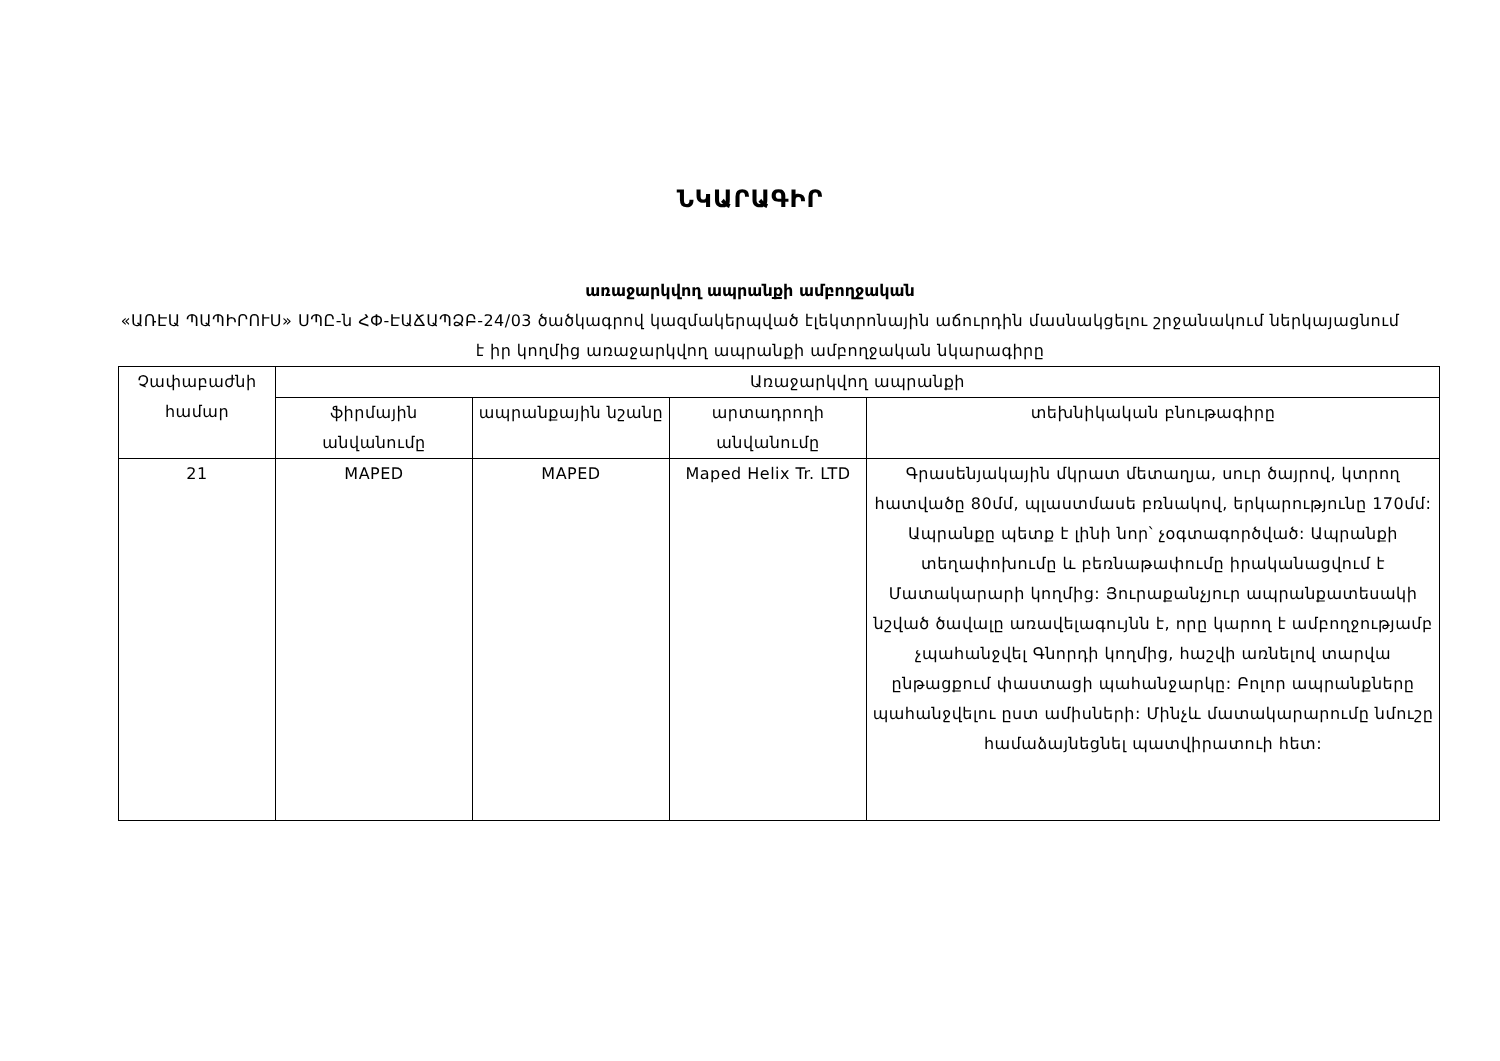ՆԿԱՐԱԳԻՐ
առաջարկվող ապրանքի ամբողջական
«ԱՌԷԱ ՊԱՊԻՐՈՒՍ» ՍՊԸ-ն ՀՓ-ԷԱՃԱՊՁԲ-24/03 ծածկագրով կազմակերպված էլեկտրոնային աճուրդին մասնակցելու շրջանակում ներկայացնում է իր կողմից առաջարկվող ապրանքի ամբողջական նկարագիրը
| Չափաբաժնի համար | Առաջարկվող ապրանքի | | | |
| --- | --- | --- | --- | --- |
| | ֆիրմային անվանումը | ապրանքային նշանը | արտադրողի անվանումը | տեխնիկական բնութագիրը |
| 21 | MAPED | MAPED | Maped Helix Tr. LTD | Գրասենյակային մկրատ մետաղյա, սուր ծայրով, կտրող հատվածը 80մմ, պլաստմասե բռնակով, երկարությունը 170մմ: Ապրանքը պետք է լինի նոր՝ չօգտագործված: Ապրանքի տեղափոխումը և բեռնաթափումը իրականացվում է Մատակարարի կողմից: Յուրաքանչյուր ապրանքատեսակի նշված ծավալը առավելագույնն է, որը կարող է ամբողջությամբ չպահանջվել Գնորդի կողմից, հաշվի առնելով տարվա ընթացքում փաստացի պահանջարկը: Բոլոր ապրանքները պահանջվելու ըստ ամիսների: Մինչև մատակարարումը նմուշը համաձայնեցնել պատվիրատուի հետ: |